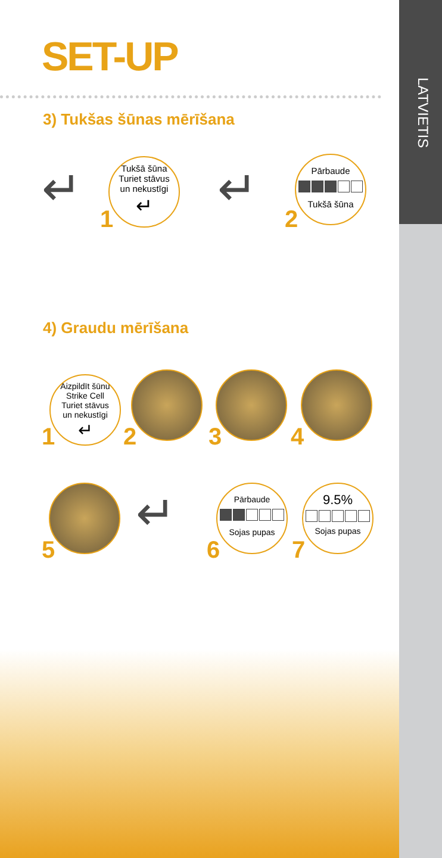LATVIETIS
SET-UP
3) Tukšas šūnas mērīšana
↵
Tukšā šūna
Turiet stāvus
un nekustīgi
↵
1
↵
Pārbaude
Tukšā šūna
2
4) Graudu mērīšana
Aizpildīt šūnu
Strike Cell
Turiet stāvus
un nekustīgi
↵
1 2 3 4
5
↵
Pārbaude
Sojas pupas
6
9.5%
Sojas pupas
7